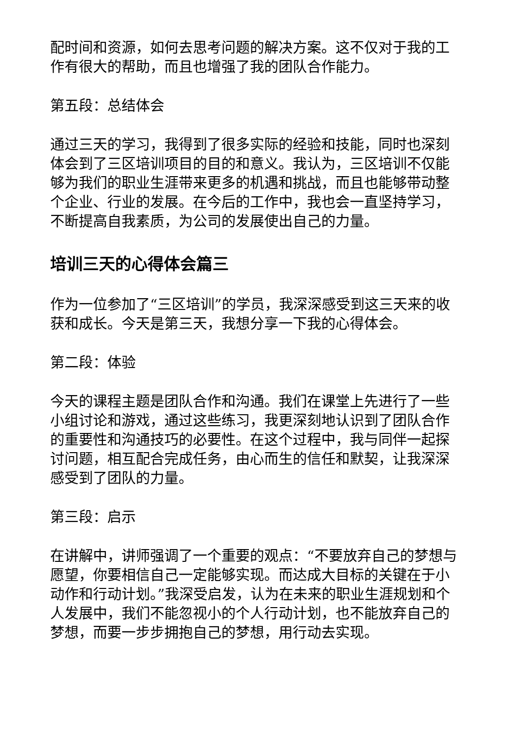配时间和资源，如何去思考问题的解决方案。这不仅对于我的工作有很大的帮助，而且也增强了我的团队合作能力。
第五段：总结体会
通过三天的学习，我得到了很多实际的经验和技能，同时也深刻体会到了三区培训项目的目的和意义。我认为，三区培训不仅能够为我们的职业生涯带来更多的机遇和挑战，而且也能够带动整个企业、行业的发展。在今后的工作中，我也会一直坚持学习，不断提高自我素质，为公司的发展使出自己的力量。
培训三天的心得体会篇三
作为一位参加了“三区培训”的学员，我深深感受到这三天来的收获和成长。今天是第三天，我想分享一下我的心得体会。
第二段：体验
今天的课程主题是团队合作和沟通。我们在课堂上先进行了一些小组讨论和游戏，通过这些练习，我更深刻地认识到了团队合作的重要性和沟通技巧的必要性。在这个过程中，我与同伴一起探讨问题，相互配合完成任务，由心而生的信任和默契，让我深深感受到了团队的力量。
第三段：启示
在讲解中，讲师强调了一个重要的观点：“不要放弃自己的梦想与愿望，你要相信自己一定能够实现。而达成大目标的关键在于小动作和行动计划。”我深受启发，认为在未来的职业生涯规划和个人发展中，我们不能忽视小的个人行动计划，也不能放弃自己的梦想，而要一步步拥抱自己的梦想，用行动去实现。